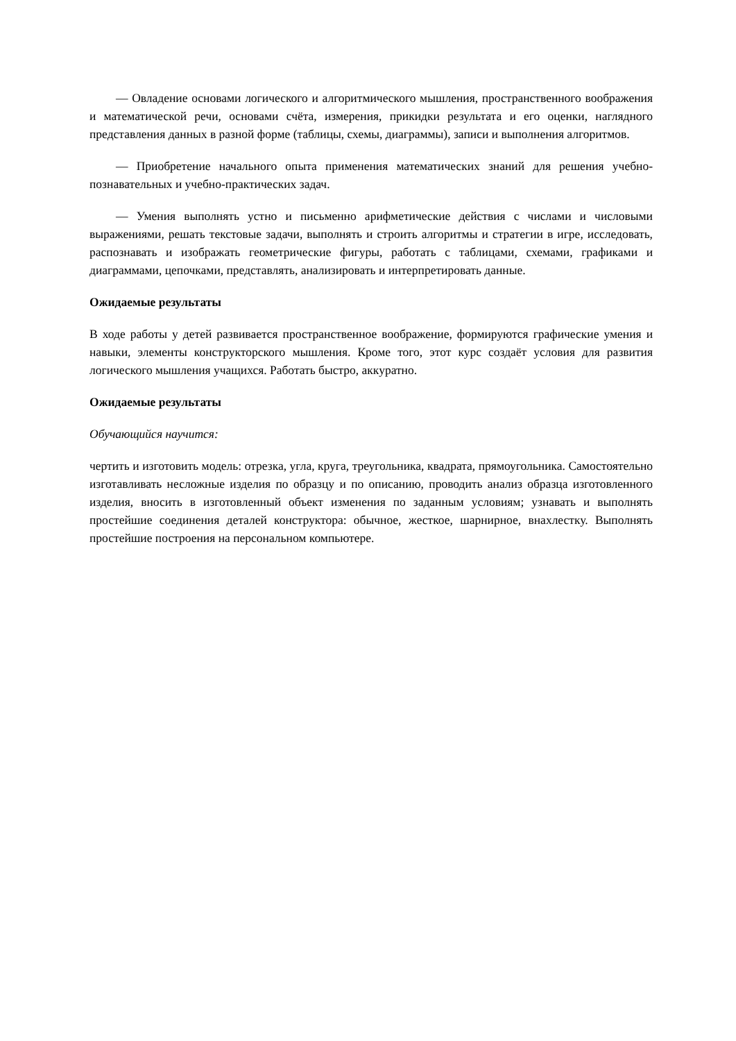— Овладение основами логического и алгоритмического мышления, пространственного воображения и математической речи, основами счёта, измерения, прикидки результата и его оценки, наглядного представления данных в разной форме (таблицы, схемы, диаграммы), записи и выполнения алгоритмов.
— Приобретение начального опыта применения математических знаний для решения учебно-познавательных и учебно-практических задач.
— Умения выполнять устно и письменно арифметические действия с числами и числовыми выражениями, решать текстовые задачи, выполнять и строить алгоритмы и стратегии в игре, исследовать, распознавать и изображать геометрические фигуры, работать с таблицами, схемами, графиками и диаграммами, цепочками, представлять, анализировать и интерпретировать данные.
Ожидаемые результаты
В ходе работы у детей развивается пространственное воображение, формируются графические умения и навыки, элементы конструкторского мышления. Кроме того, этот курс создаёт условия для развития логического мышления учащихся. Работать быстро, аккуратно.
Ожидаемые результаты
Обучающийся научится:
чертить и изготовить модель: отрезка, угла, круга, треугольника, квадрата, прямоугольника. Самостоятельно изготавливать несложные изделия по образцу и по описанию, проводить анализ образца изготовленного изделия, вносить в изготовленный объект изменения по заданным условиям; узнавать и выполнять простейшие соединения деталей конструктора: обычное, жесткое, шарнирное, внахлестку. Выполнять простейшие построения на персональном компьютере.